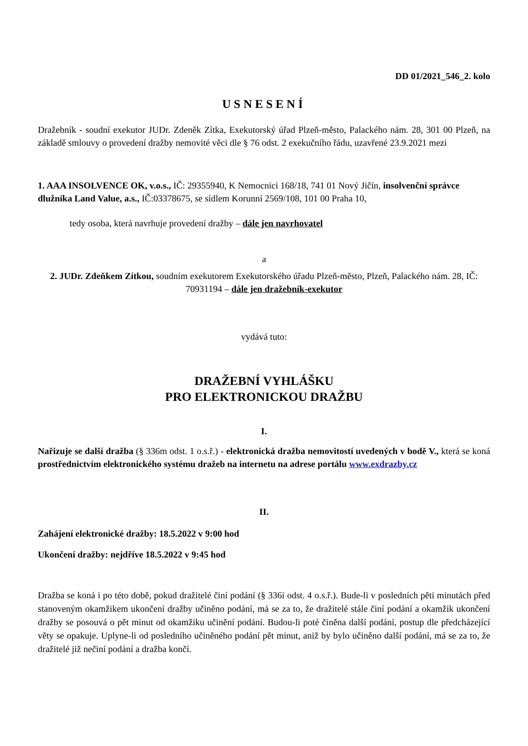DD 01/2021_546_2. kolo
USNESENÍ
Dražebník - soudní exekutor JUDr. Zdeněk Zítka, Exekutorský úřad Plzeň-město, Palackého nám. 28, 301 00 Plzeň, na základě smlouvy o provedení dražby nemovité věci dle § 76 odst. 2 exekučního řádu, uzavřené 23.9.2021 mezi
1. AAA INSOLVENCE OK, v.o.s., IČ: 29355940, K Nemocnici 168/18, 741 01 Nový Jičín, insolvenční správce dlužníka Land Value, a.s., IČ:03378675, se sídlem Korunní 2569/108, 101 00 Praha 10,
tedy osoba, která navrhuje provedení dražby – dále jen navrhovatel
a
2. JUDr. Zdeňkem Zítkou, soudním exekutorem Exekutorského úřadu Plzeň-město, Plzeň, Palackého nám. 28, IČ: 70931194 – dále jen dražebník-exekutor
vydává tuto:
DRAŽEBNÍ VYHLÁŠKU
PRO ELEKTRONICKOU DRAŽBU
I.
Nařizuje se další dražba (§ 336m odst. 1 o.s.ř.) - elektronická dražba nemovitostí uvedených v bodě V., která se koná prostřednictvím elektronického systému dražeb na internetu na adrese portálu www.exdrazby.cz
II.
Zahájení elektronické dražby: 18.5.2022 v 9:00 hod
Ukončení dražby: nejdříve 18.5.2022 v 9:45 hod
Dražba se koná i po této době, pokud dražitelé činí podání (§ 336i odst. 4 o.s.ř.). Bude-li v posledních pěti minutách před stanoveným okamžikem ukončení dražby učiněno podání, má se za to, že dražitelé stále činí podání a okamžik ukončení dražby se posouvá o pět minut od okamžiku učinění podání. Budou-li poté činěna další podání, postup dle předcházející věty se opakuje. Uplyne-li od posledního učiněného podání pět minut, aniž by bylo učiněno další podání, má se za to, že dražitelé již nečiní podání a dražba končí.